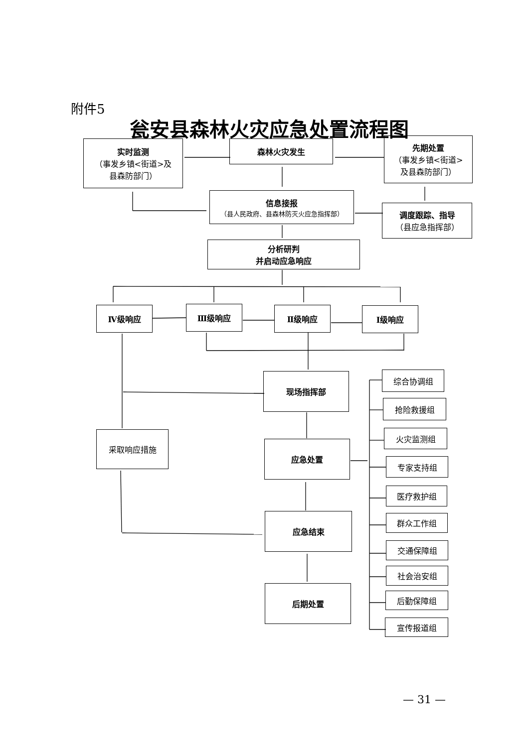附件5
瓮安县森林火灾应急处置流程图
实时监测
（事发乡镇<街道>及
县森防部门）
森林火灾发生
先期处置
（事发乡镇<街道>
及县森防部门）
信息接报
（县人民政府、县森林防灭火应急指挥部）
调度跟踪、指导
（县应急指挥部）
分析研判
并启动应急响应
Ⅳ级响应 Ⅲ级响应 Ⅱ级响应 Ⅰ级响应
现场指挥部
采取响应措施
应急处置
应急结束
后期处置
综合协调组
抢险救援组
火灾监测组
专家支持组
医疗救护组
群众工作组
交通保障组
社会治安组
后勤保障组
宣传报道组
— 31 —